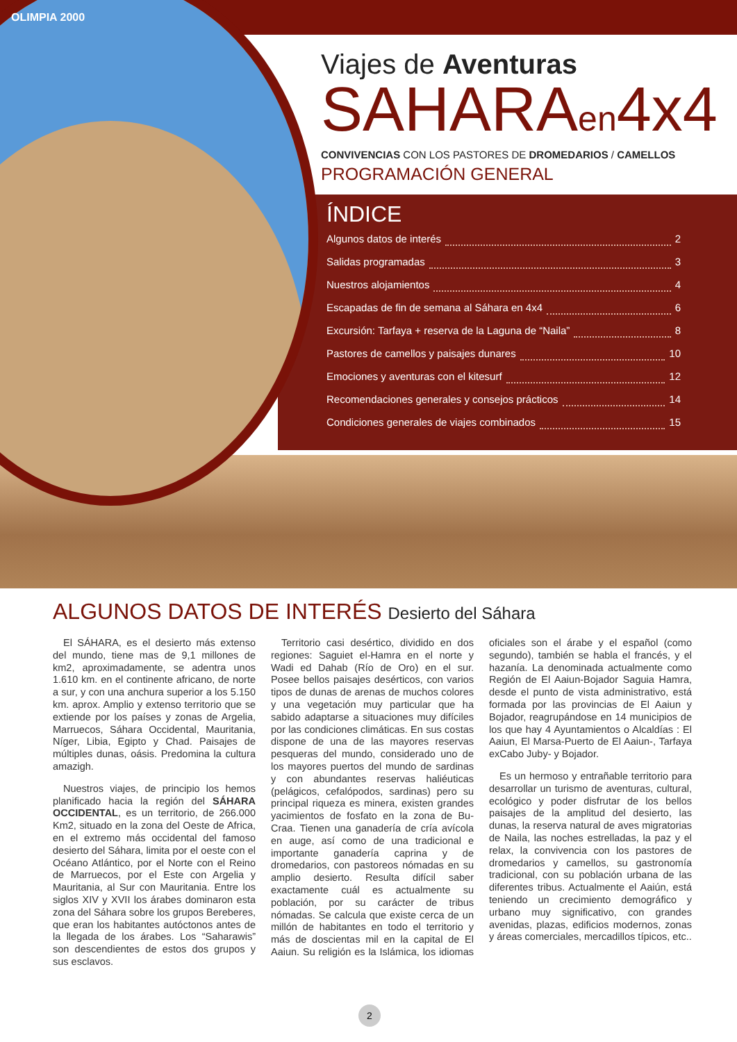OLIMPIA 2000
Viajes de Aventuras
SAHARAen4x4
CONVIVENCIAS CON LOS PASTORES DE DROMEDARIOS / CAMELLOS
PROGRAMACIÓN GENERAL
ÍNDICE
Algunos datos de interés 2
Salidas programadas 3
Nuestros alojamientos 4
Escapadas de fin de semana al Sáhara en 4x4 6
Excursión: Tarfaya + reserva de la Laguna de “Naila” 8
Pastores de camellos y paisajes dunares 10
Emociones y aventuras con el kitesurf 12
Recomendaciones generales y consejos prácticos 14
Condiciones generales de viajes combinados 15
ALGUNOS DATOS DE INTERÉS Desierto del Sáhara
El SÁHARA, es el desierto más extenso del mundo, tiene mas de 9,1 millones de km2, aproximadamente, se adentra unos 1.610 km. en el continente africano, de norte a sur, y con una anchura superior a los 5.150 km. aprox. Amplio y extenso territorio que se extiende por los países y zonas de Argelia, Marruecos, Sáhara Occidental, Mauritania, Níger, Libia, Egipto y Chad. Paisajes de múltiples dunas, oásis. Predomina la cultura amazigh.
Nuestros viajes, de principio los hemos planificado hacia la región del SÁHARA OCCIDENTAL, es un territorio, de 266.000 Km2, situado en la zona del Oeste de Africa, en el extremo más occidental del famoso desierto del Sáhara, limita por el oeste con el Océano Atlántico, por el Norte con el Reino de Marruecos, por el Este con Argelia y Mauritania, al Sur con Mauritania. Entre los siglos XIV y XVII los árabes dominaron esta zona del Sáhara sobre los grupos Bereberes, que eran los habitantes autóctonos antes de la llegada de los árabes. Los “Saharawis” son descendientes de estos dos grupos y sus esclavos.
Territorio casi desértico, dividido en dos regiones: Saguiet el-Hamra en el norte y Wadi ed Dahab (Río de Oro) en el sur. Posee bellos paisajes desérticos, con varios tipos de dunas de arenas de muchos colores y una vegetación muy particular que ha sabido adaptarse a situaciones muy difíciles por las condiciones climáticas. En sus costas dispone de una de las mayores reservas pesqueras del mundo, considerado uno de los mayores puertos del mundo de sardinas y con abundantes reservas haliéuticas (pelágicos, cefalópodos, sardinas) pero su principal riqueza es minera, existen grandes yacimientos de fosfato en la zona de Bu-Craa. Tienen una ganadería de cría avícola en auge, así como de una tradicional e importante ganadería caprina y de dromedarios, con pastoreos nómadas en su amplio desierto. Resulta difícil saber exactamente cuál es actualmente su población, por su carácter de tribus nómadas. Se calcula que existe cerca de un millón de habitantes en todo el territorio y más de doscientas mil en la capital de El Aaiun. Su religión es la Islámica, los idiomas oficiales son el árabe y el español (como segundo), también se habla el francés, y el hazanía. La denominada actualmente como Región de El Aaiun-Bojador Saguia Hamra, desde el punto de vista administrativo, está formada por las provincias de El Aaiun y Bojador, reagrupándose en 14 municipios de los que hay 4 Ayuntamientos o Alcaldías : El Aaiun, El Marsa-Puerto de El Aaiun-, Tarfaya exCabo Juby- y Bojador.
Es un hermoso y entrañable territorio para desarrollar un turismo de aventuras, cultural, ecológico y poder disfrutar de los bellos paisajes de la amplitud del desierto, las dunas, la reserva natural de aves migratorias de Naila, las noches estrelladas, la paz y el relax, la convivencia con los pastores de dromedarios y camellos, su gastronomía tradicional, con su población urbana de las diferentes tribus. Actualmente el Aaiún, está teniendo un crecimiento demográfico y urbano muy significativo, con grandes avenidas, plazas, edificios modernos, zonas y áreas comerciales, mercadillos típicos, etc..
2